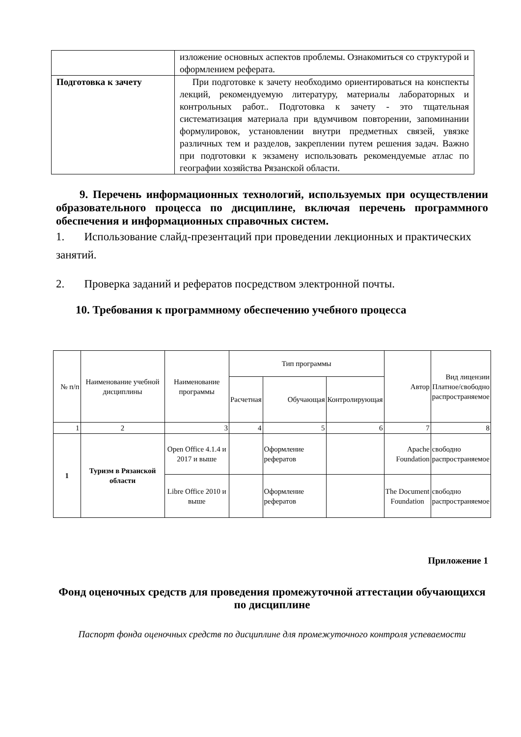| | изложение основных аспектов проблемы. Ознакомиться со структурой и оформлением реферата. |
| Подготовка к зачету | При подготовке к зачету необходимо ориентироваться на конспекты лекций, рекомендуемую литературу, материалы лабораторных и контрольных работ.. Подготовка к зачету - это тщательная систематизация материала при вдумчивом повторении, запоминании формулировок, установлении внутри предметных связей, увязке различных тем и разделов, закреплении путем решения задач. Важно при подготовки к экзамену использовать рекомендуемые атлас по географии хозяйства Рязанской области. |
9. Перечень информационных технологий, используемых при осуществлении образовательного процесса по дисциплине, включая перечень программного обеспечения и информационных справочных систем.
1. Использование слайд-презентаций при проведении лекционных и практических занятий.
2. Проверка заданий и рефератов посредством электронной почты.
10. Требования к программному обеспечению учебного процесса
| № п/п | Наименование учебной дисциплины | Наименование программы | Тип программы | | | Автор | Вид лицензии Платное/свободно распространяемое |
| --- | --- | --- | --- | --- | --- | --- | --- |
| | | | Расчетная | Обучающая | Контролирующая | | |
| 1 | 2 | 3 | 4 | 5 | 6 | 7 | 8 |
| 1 | Туризм в Рязанской области | Open Office 4.1.4 и 2017 и выше | | Оформление рефератов | | Apache Foundation | свободно распространяемое |
| | | Libre Office 2010 и выше | | Оформление рефератов | | The Document Foundation | свободно распространяемое |
Приложение 1
Фонд оценочных средств для проведения промежуточной аттестации обучающихся по дисциплине
Паспорт фонда оценочных средств по дисциплине для промежуточного контроля успеваемости